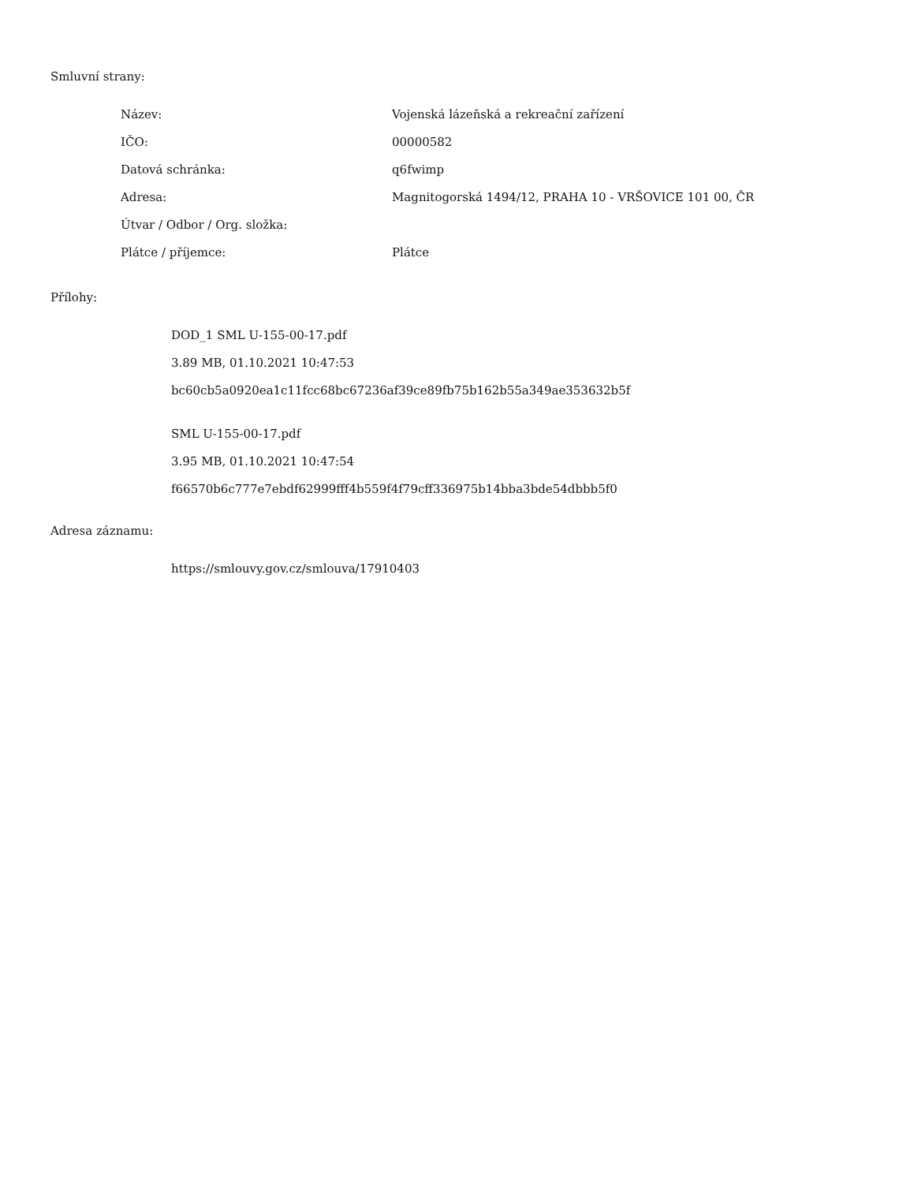Smluvní strany:
| Název: | Vojenská lázeňská a rekreační zařízení |
| IČO: | 00000582 |
| Datová schránka: | q6fwimp |
| Adresa: | Magnitogorská 1494/12, PRAHA 10 - VRŠOVICE 101 00, ČR |
| Útvar / Odbor / Org. složka: | |
| Plátce / příjemce: | Plátce |
Přílohy:
DOD_1 SML U-155-00-17.pdf
3.89 MB, 01.10.2021 10:47:53
bc60cb5a0920ea1c11fcc68bc67236af39ce89fb75b162b55a349ae353632b5f
SML U-155-00-17.pdf
3.95 MB, 01.10.2021 10:47:54
f66570b6c777e7ebdf62999fff4b559f4f79cff336975b14bba3bde54dbbb5f0
Adresa záznamu:
https://smlouvy.gov.cz/smlouva/17910403